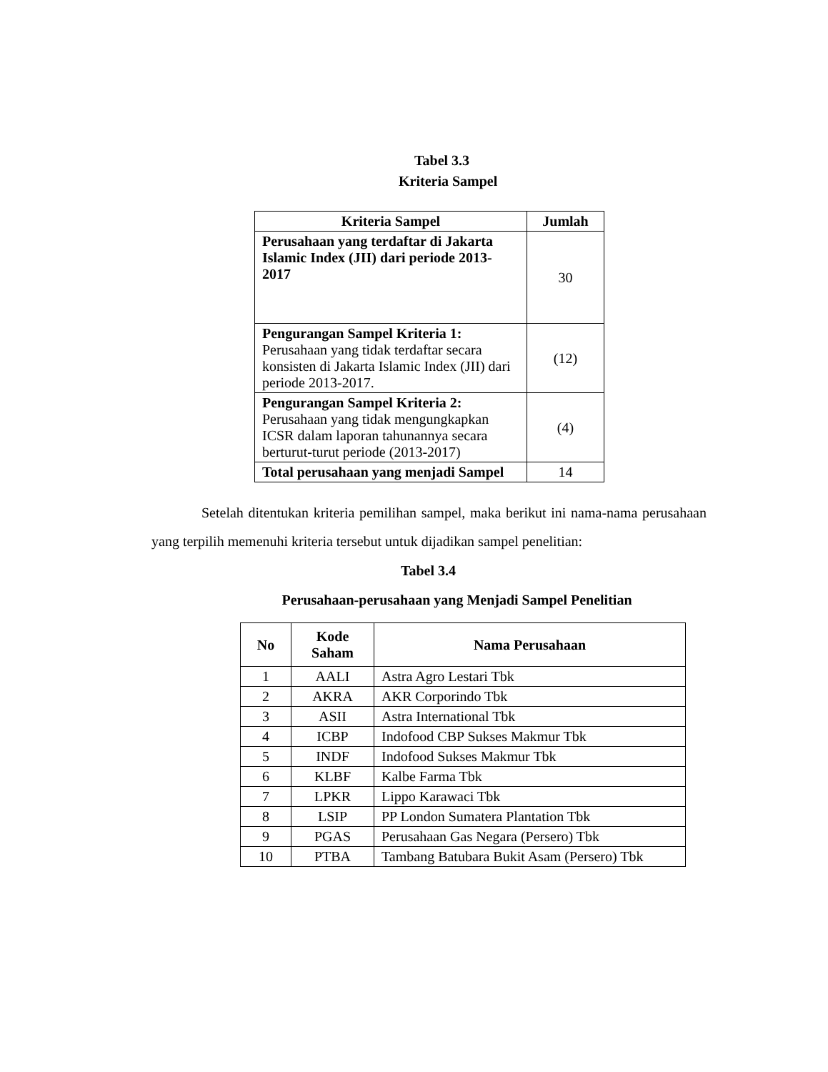Tabel 3.3
Kriteria Sampel
| Kriteria Sampel | Jumlah |
| --- | --- |
| Perusahaan yang terdaftar di Jakarta Islamic Index (JII) dari periode 2013-2017 | 30 |
| Pengurangan Sampel Kriteria 1: Perusahaan yang tidak terdaftar secara konsisten di Jakarta Islamic Index (JII) dari periode 2013-2017. | (12) |
| Pengurangan Sampel Kriteria 2: Perusahaan yang tidak mengungkapkan ICSR dalam laporan tahunannya secara berturut-turut periode (2013-2017) | (4) |
| Total perusahaan yang menjadi Sampel | 14 |
Setelah ditentukan kriteria pemilihan sampel, maka berikut ini nama-nama perusahaan yang terpilih memenuhi kriteria tersebut untuk dijadikan sampel penelitian:
Tabel 3.4
Perusahaan-perusahaan yang Menjadi Sampel Penelitian
| No | Kode Saham | Nama Perusahaan |
| --- | --- | --- |
| 1 | AALI | Astra Agro Lestari Tbk |
| 2 | AKRA | AKR Corporindo Tbk |
| 3 | ASII | Astra International Tbk |
| 4 | ICBP | Indofood CBP Sukses Makmur Tbk |
| 5 | INDF | Indofood Sukses Makmur Tbk |
| 6 | KLBF | Kalbe Farma Tbk |
| 7 | LPKR | Lippo Karawaci Tbk |
| 8 | LSIP | PP London Sumatera Plantation Tbk |
| 9 | PGAS | Perusahaan Gas Negara (Persero) Tbk |
| 10 | PTBA | Tambang Batubara Bukit Asam (Persero) Tbk |